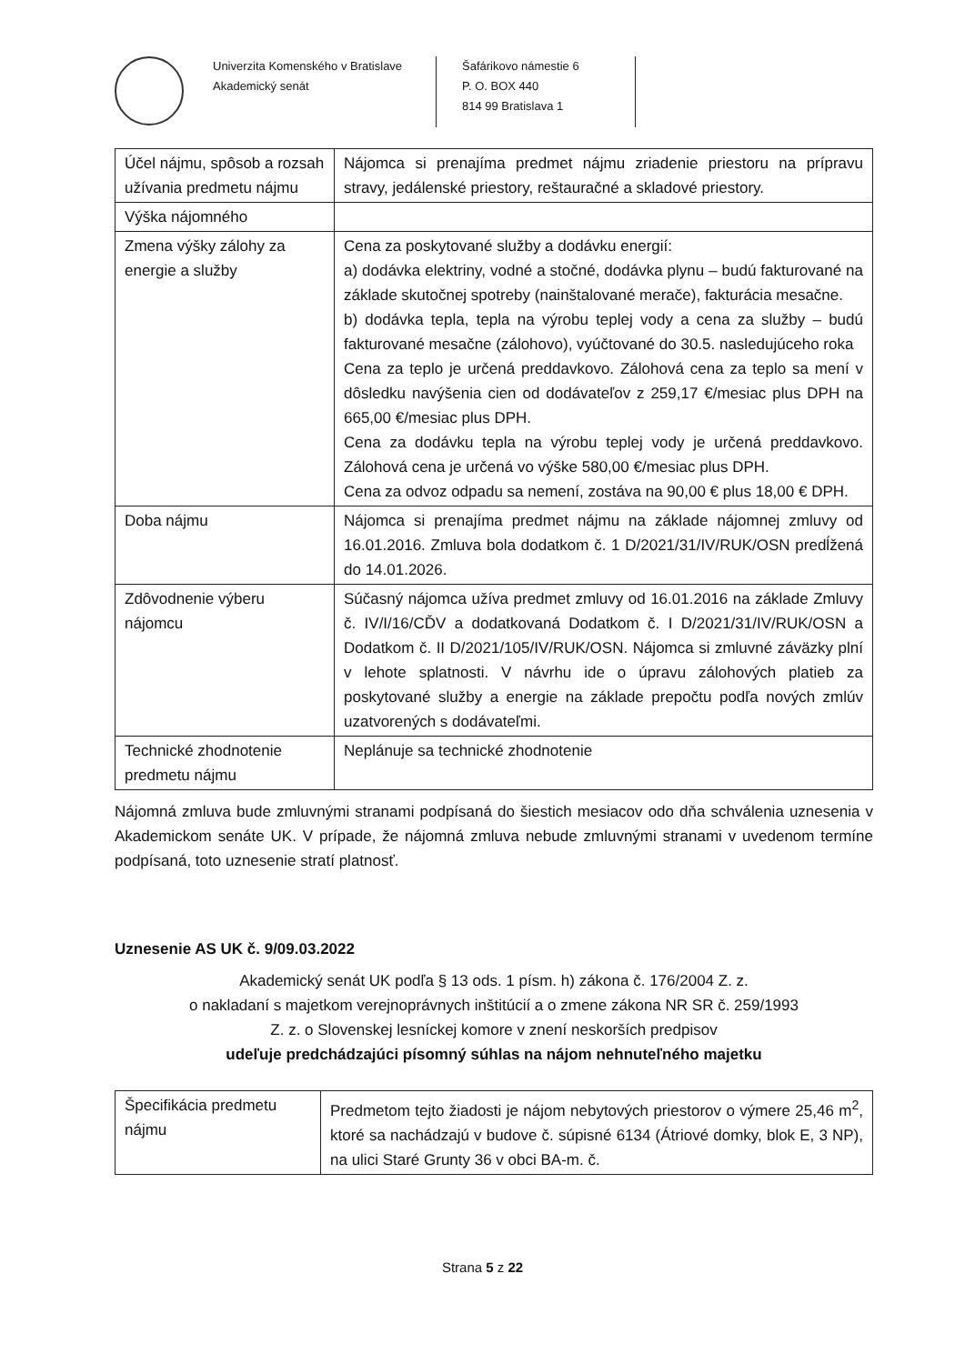Univerzita Komenského v Bratislave
Akademický senát
Šafárikovo námestie 6
P. O. BOX 440
814 99 Bratislava 1
| Účel nájmu, spôsob a rozsah užívania predmetu nájmu | Nájomca si prenajíma predmet nájmu zriadenie priestoru na prípravu stravy, jedálenské priestory, reštauračné a skladové priestory. |
| Výška nájomného | |
| Zmena výšky zálohy za energie a služby | Cena za poskytované služby a dodávku energií: a) dodávka elektriny, vodné a stočné, dodávka plynu – budú fakturované na základe skutočnej spotreby (nainštalované merače), fakturácia mesačne. b) dodávka tepla, tepla na výrobu teplej vody a cena za služby – budú fakturované mesačne (zálohovo), vyúčtované do 30.5. nasledujúceho roka Cena za teplo je určená preddavkovo. Zálohová cena za teplo sa mení v dôsledku navýšenia cien od dodávateľov z 259,17 €/mesiac plus DPH na 665,00 €/mesiac plus DPH. Cena za dodávku tepla na výrobu teplej vody je určená preddavkovo. Zálohová cena je určená vo výške 580,00 €/mesiac plus DPH. Cena za odvoz odpadu sa nemení, zostáva na 90,00 € plus 18,00 € DPH. |
| Doba nájmu | Nájomca si prenajíma predmet nájmu na základe nájomnej zmluvy od 16.01.2016. Zmluva bola dodatkom č. 1 D/2021/31/IV/RUK/OSN predĺžená do 14.01.2026. |
| Zdôvodnenie výberu nájomcu | Súčasný nájomca užíva predmet zmluvy od 16.01.2016 na základe Zmluvy č. IV/I/16/CĎV a dodatkovaná Dodatkom č. I D/2021/31/IV/RUK/OSN a Dodatkom č. II D/2021/105/IV/RUK/OSN. Nájomca si zmluvné záväzky plní v lehote splatnosti. V návrhu ide o úpravu zálohových platieb za poskytované služby a energie na základe prepočtu podľa nových zmlúv uzatvorených s dodávateľmi. |
| Technické zhodnotenie predmetu nájmu | Neplánuje sa technické zhodnotenie |
Nájomná zmluva bude zmluvnými stranami podpísaná do šiestich mesiacov odo dňa schválenia uznesenia v Akademickom senáte UK. V prípade, že nájomná zmluva nebude zmluvnými stranami v uvedenom termíne podpísaná, toto uznesenie stratí platnosť.
Uznesenie AS UK č. 9/09.03.2022
Akademický senát UK podľa § 13 ods. 1 písm. h) zákona č. 176/2004 Z. z.
o nakladaní s majetkom verejnoprávnych inštitúcií a o zmene zákona NR SR č. 259/1993
Z. z. o Slovenskej lesníckej komore v znení neskorších predpisov
udeľuje predchádzajúci písomný súhlas na nájom nehnuteľného majetku
| Špecifikácia predmetu nájmu | Predmetom tejto žiadosti je nájom nebytových priestorov o výmere 25,46 m<sup>2</sup>, ktoré sa nachádzajú v budove č. súpisné 6134 (Átriové domky, blok E, 3 NP), na ulici Staré Grunty 36 v obci BA-m. č. |
Strana 5 z 22